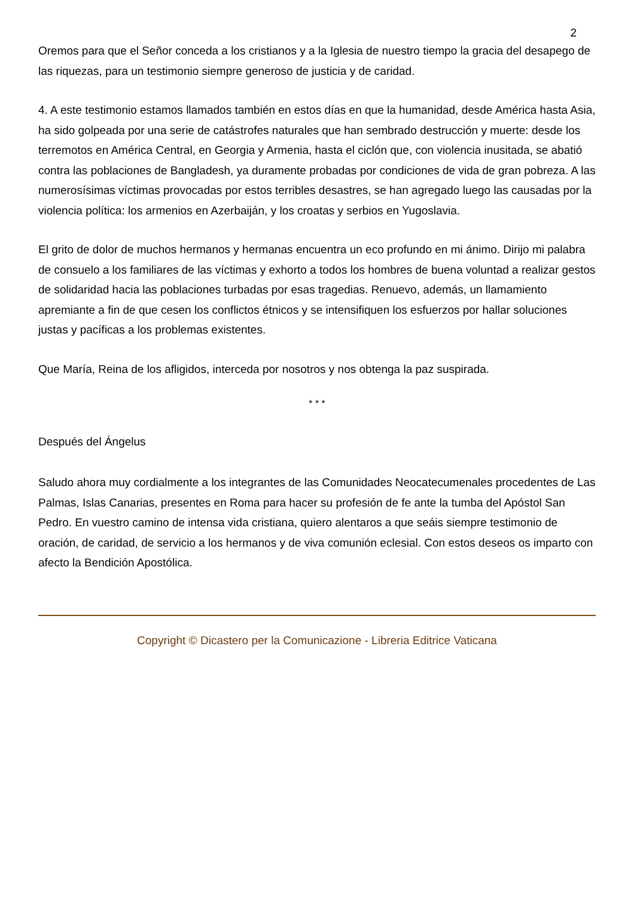2
Oremos para que el Señor conceda a los cristianos y a la Iglesia de nuestro tiempo la gracia del desapego de las riquezas, para un testimonio siempre generoso de justicia y de caridad.
4. A este testimonio estamos llamados también en estos días en que la humanidad, desde América hasta Asia, ha sido golpeada por una serie de catástrofes naturales que han sembrado destrucción y muerte: desde los terremotos en América Central, en Georgia y Armenia, hasta el ciclón que, con violencia inusitada, se abatió contra las poblaciones de Bangladesh, ya duramente probadas por condiciones de vida de gran pobreza. A las numerosísimas víctimas provocadas por estos terribles desastres, se han agregado luego las causadas por la violencia política: los armenios en Azerbaiján, y los croatas y serbios en Yugoslavia.
El grito de dolor de muchos hermanos y hermanas encuentra un eco profundo en mi ánimo. Dirijo mi palabra de consuelo a los familiares de las víctimas y exhorto a todos los hombres de buena voluntad a realizar gestos de solidaridad hacia las poblaciones turbadas por esas tragedias. Renuevo, además, un llamamiento apremiante a fin de que cesen los conflictos étnicos y se intensifiquen los esfuerzos por hallar soluciones justas y pacíficas a los problemas existentes.
Que María, Reina de los afligidos, interceda por nosotros y nos obtenga la paz suspirada.
* * *
Después del Ángelus
Saludo ahora muy cordialmente a los integrantes de las Comunidades Neocatecumenales procedentes de Las Palmas, Islas Canarias, presentes en Roma para hacer su profesión de fe ante la tumba del Apóstol San Pedro. En vuestro camino de intensa vida cristiana, quiero alentaros a que seáis siempre testimonio de oración, de caridad, de servicio a los hermanos y de viva comunión eclesial. Con estos deseos os imparto con afecto la Bendición Apostólica.
Copyright © Dicastero per la Comunicazione - Libreria Editrice Vaticana